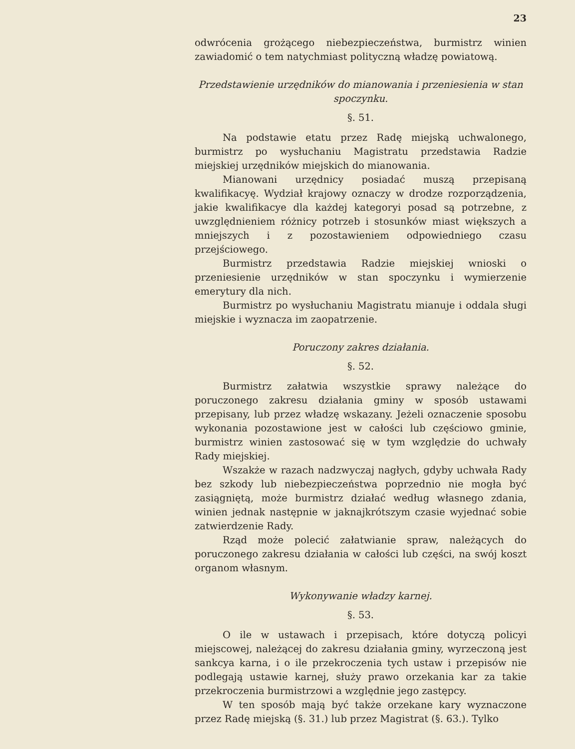23
odwrócenia grożącego niebezpieczeństwa, burmistrz winien zawiadomić o tem natychmiast polityczną władzę powiatową.
Przedstawienie urzędników do mianowania i przeniesienia w stan spoczynku.
§. 51.
Na podstawie etatu przez Radę miejską uchwalonego, burmistrz po wysłuchaniu Magistratu przedstawia Radzie miejskiej urzędników miejskich do mianowania.
Mianowani urzędnicy posiadać muszą przepisaną kwalifikacyę. Wydział krajowy oznaczy w drodze rozporządzenia, jakie kwalifikacye dla każdej kategoryi posad są potrzebne, z uwzględnieniem różnicy potrzeb i stosunków miast większych a mniejszych i z pozostawieniem odpowiedniego czasu przejściowego.
Burmistrz przedstawia Radzie miejskiej wnioski o przeniesienie urzędników w stan spoczynku i wymierzenie emerytury dla nich.
Burmistrz po wysłuchaniu Magistratu mianuje i oddala sługi miejskie i wyznacza im zaopatrzenie.
Poruczony zakres działania.
§. 52.
Burmistrz załatwia wszystkie sprawy należące do poruczonego zakresu działania gminy w sposób ustawami przepisany, lub przez władzę wskazany. Jeżeli oznaczenie sposobu wykonania pozostawione jest w całości lub częściowo gminie, burmistrz winien zastosować się w tym względzie do uchwały Rady miejskiej.
Wszakże w razach nadzwyczaj nagłych, gdyby uchwała Rady bez szkody lub niebezpieczeństwa poprzednio nie mogła być zasiągniętą, może burmistrz działać według własnego zdania, winien jednak następnie w jaknajkrótszym czasie wyjednać sobie zatwierdzenie Rady.
Rząd może polecić załatwianie spraw, należących do poruczonego zakresu działania w całości lub części, na swój koszt organom własnym.
Wykonywanie władzy karnej.
§. 53.
O ile w ustawach i przepisach, które dotyczą policyi miejscowej, należącej do zakresu działania gminy, wyrzeczoną jest sankcya karna, i o ile przekroczenia tych ustaw i przepisów nie podlegają ustawie karnej, służy prawo orzekania kar za takie przekroczenia burmistrzowi a względnie jego zastępcy.
W ten sposób mają być także orzekane kary wyznaczone przez Radę miejską (§. 31.) lub przez Magistrat (§. 63.). Tylko